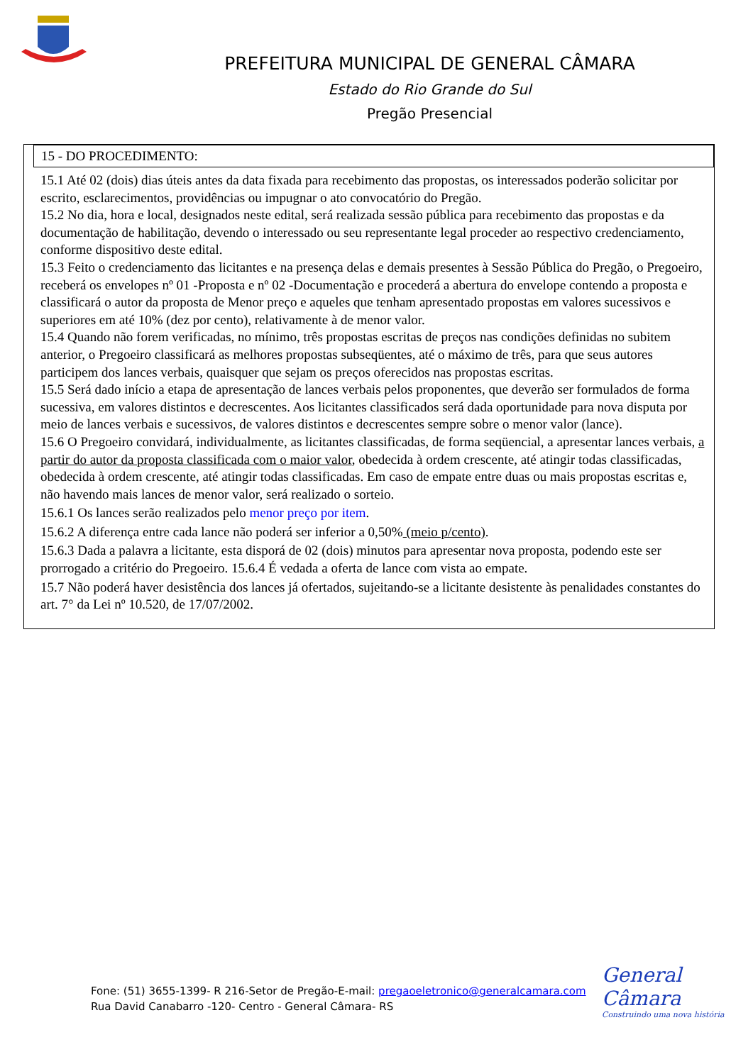PREFEITURA MUNICIPAL DE GENERAL CÂMARA
Estado do Rio Grande do Sul
Pregão Presencial
15 - DO PROCEDIMENTO:
15.1 Até 02 (dois) dias úteis antes da data fixada para recebimento das propostas, os interessados poderão solicitar por escrito, esclarecimentos, providências ou impugnar o ato convocatório do Pregão.
15.2 No dia, hora e local, designados neste edital, será realizada sessão pública para recebimento das propostas e da documentação de habilitação, devendo o interessado ou seu representante legal proceder ao respectivo credenciamento, conforme dispositivo deste edital.
15.3 Feito o credenciamento das licitantes e na presença delas e demais presentes à Sessão Pública do Pregão, o Pregoeiro, receberá os envelopes nº 01 -Proposta e nº 02 -Documentação e procederá a abertura do envelope contendo a proposta e classificará o autor da proposta de Menor preço e aqueles que tenham apresentado propostas em valores sucessivos e superiores em até 10% (dez por cento), relativamente à de menor valor.
15.4 Quando não forem verificadas, no mínimo, três propostas escritas de preços nas condições definidas no subitem anterior, o Pregoeiro classificará as melhores propostas subseqüentes, até o máximo de três, para que seus autores participem dos lances verbais, quaisquer que sejam os preços oferecidos nas propostas escritas.
15.5 Será dado início a etapa de apresentação de lances verbais pelos proponentes, que deverão ser formulados de forma sucessiva, em valores distintos e decrescentes. Aos licitantes classificados será dada oportunidade para nova disputa por meio de lances verbais e sucessivos, de valores distintos e decrescentes sempre sobre o menor valor (lance).
15.6 O Pregoeiro convidará, individualmente, as licitantes classificadas, de forma seqüencial, a apresentar lances verbais, a partir do autor da proposta classificada com o maior valor, obedecida à ordem crescente, até atingir todas classificadas, obedecida à ordem crescente, até atingir todas classificadas. Em caso de empate entre duas ou mais propostas escritas e, não havendo mais lances de menor valor, será realizado o sorteio.
15.6.1 Os lances serão realizados pelo menor preço por item.
15.6.2 A diferença entre cada lance não poderá ser inferior a 0,50% (meio p/cento).
15.6.3 Dada a palavra a licitante, esta disporá de 02 (dois) minutos para apresentar nova proposta, podendo este ser prorrogado a critério do Pregoeiro. 15.6.4 É vedada a oferta de lance com vista ao empate.
15.7 Não poderá haver desistência dos lances já ofertados, sujeitando-se a licitante desistente às penalidades constantes do art. 7° da Lei nº 10.520, de 17/07/2002.
General Câmara
Construindo uma nova história
Fone: (51) 3655-1399- R 216-Setor de Pregão-E-mail: pregaoeletronico@generalcamara.com
Rua David Canabarro -120- Centro - General Câmara- RS